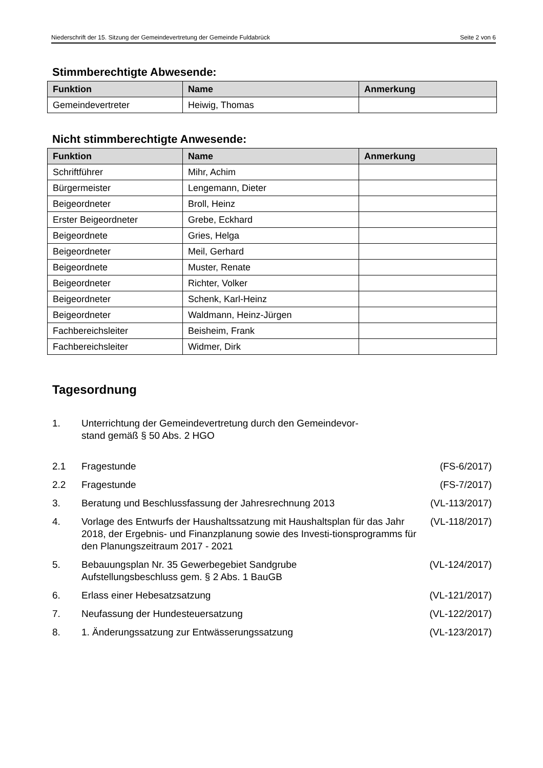Niederschrift der 15. Sitzung der Gemeindevertretung der Gemeinde Fuldabrück Seite 2 von 6
Stimmberechtigte Abwesende:
| Funktion | Name | Anmerkung |
| --- | --- | --- |
| Gemeindevertreter | Heiwig, Thomas | |
Nicht stimmberechtigte Anwesende:
| Funktion | Name | Anmerkung |
| --- | --- | --- |
| Schriftführer | Mihr, Achim | |
| Bürgermeister | Lengemann, Dieter | |
| Beigeordneter | Broll, Heinz | |
| Erster Beigeordneter | Grebe, Eckhard | |
| Beigeordnete | Gries, Helga | |
| Beigeordneter | Meil, Gerhard | |
| Beigeordnete | Muster, Renate | |
| Beigeordneter | Richter, Volker | |
| Beigeordneter | Schenk, Karl-Heinz | |
| Beigeordneter | Waldmann, Heinz-Jürgen | |
| Fachbereichsleiter | Beisheim, Frank | |
| Fachbereichsleiter | Widmer, Dirk | |
Tagesordnung
| 1. | Unterrichtung der Gemeindevertretung durch den Gemeindevor- stand gemäß § 50 Abs. 2 HGO | |
| 2.1 | Fragestunde | (FS-6/2017) |
| 2.2 | Fragestunde | (FS-7/2017) |
| 3. | Beratung und Beschlussfassung der Jahresrechnung 2013 | (VL-113/2017) |
| 4. | Vorlage des Entwurfs der Haushaltssatzung mit Haushaltsplan für das Jahr 2018, der Ergebnis- und Finanzplanung sowie des Investi-tionsprogramms für den Planungszeitraum 2017 - 2021 | (VL-118/2017) |
| 5. | Bebauungsplan Nr. 35 Gewerbegebiet Sandgrube Aufstellungsbeschluss gem. § 2 Abs. 1 BauGB | (VL-124/2017) |
| 6. | Erlass einer Hebesatzsatzung | (VL-121/2017) |
| 7. | Neufassung der Hundesteuersatzung | (VL-122/2017) |
| 8. | 1. Änderungssatzung zur Entwässerungssatzung | (VL-123/2017) |